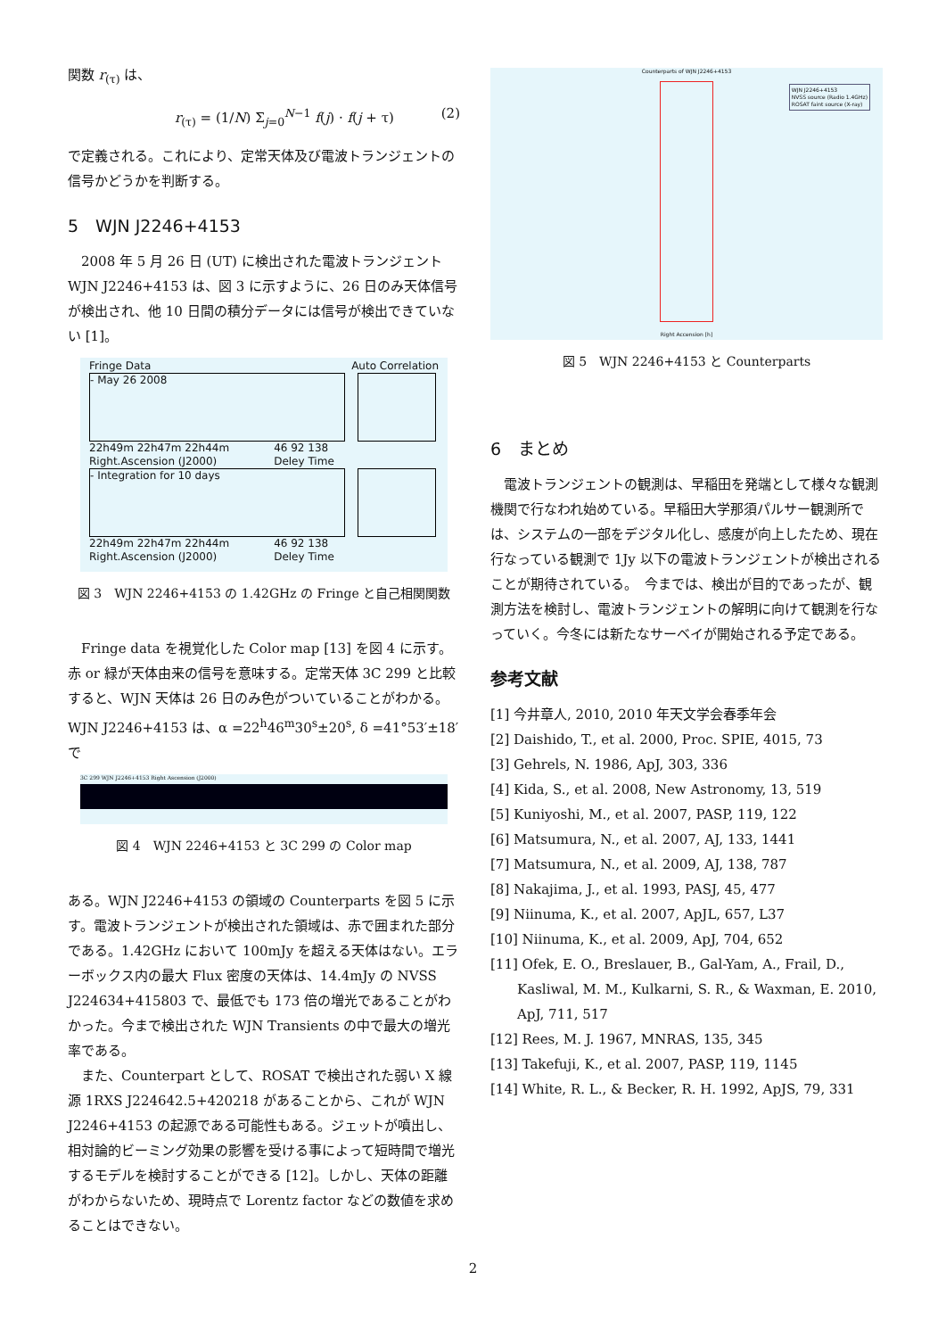関数 r<sub>(τ)</sub> は、
r<sub>(τ)</sub> = (1/N) Σ<sub>j=0</sub><sup>N−1</sup> f(j) · f(j + τ) (2)
で定義される。これにより、定常天体及び電波トランジェントの信号かどうかを判断する。
5　WJN J2246+4153
2008 年 5 月 26 日 (UT) に検出された電波トランジェント WJN J2246+4153 は、図 3 に示すように、26 日のみ天体信号が検出され、他 10 日間の積分データには信号が検出できていない [1]。
Fringe Data Auto Correlation
- May 26 2008
22h49m 22h47m 22h44m
Right.Ascension (J2000) 46 92 138
Deley Time
- Integration for 10 days
22h49m 22h47m 22h44m
Right.Ascension (J2000) 46 92 138
Deley Time
図 3　WJN 2246+4153 の 1.42GHz の Fringe と自己相関関数
Fringe data を視覚化した Color map [13] を図 4 に示す。赤 or 緑が天体由来の信号を意味する。定常天体 3C 299 と比較すると、WJN 天体は 26 日のみ色がついていることがわかる。WJN J2246+4153 は、α =22<sup>h</sup>46<sup>m</sup>30<sup>s</sup>±20<sup>s</sup>, δ =41°53′±18′ で
3C 299 WJN J2246+4153 Right Ascension (J2000)
図 4　WJN 2246+4153 と 3C 299 の Color map
ある。WJN J2246+4153 の領域の Counterparts を図 5 に示す。電波トランジェントが検出された領域は、赤で囲まれた部分である。1.42GHz において 100mJy を超える天体はない。エラーボックス内の最大 Flux 密度の天体は、14.4mJy の NVSS J224634+415803 で、最低でも 173 倍の増光であることがわかった。今まで検出された WJN Transients の中で最大の増光率である。
また、Counterpart として、ROSAT で検出された弱い X 線源 1RXS J224642.5+420218 があることから、これが WJN J2246+4153 の起源である可能性もある。ジェットが噴出し、相対論的ビーミング効果の影響を受ける事によって短時間で増光するモデルを検討することができる [12]。しかし、天体の距離がわからないため、現時点で Lorentz factor などの数値を求めることはできない。
Counterparts of WJN J2246+4153
WJN J2246+4153
NVSS source (Radio 1.4GHz)
ROSAT faint source (X-ray)
Right Accension [h]
図 5　WJN 2246+4153 と Counterparts
6　まとめ
電波トランジェントの観測は、早稲田を発端として様々な観測機関で行なわれ始めている。早稲田大学那須パルサー観測所では、システムの一部をデジタル化し、感度が向上したため、現在行なっている観測で 1Jy 以下の電波トランジェントが検出されることが期待されている。　今までは、検出が目的であったが、観測方法を検討し、電波トランジェントの解明に向けて観測を行なっていく。今冬には新たなサーベイが開始される予定である。
参考文献
[1] 今井章人, 2010, 2010 年天文学会春季年会
[2] Daishido, T., et al. 2000, Proc. SPIE, 4015, 73
[3] Gehrels, N. 1986, ApJ, 303, 336
[4] Kida, S., et al. 2008, New Astronomy, 13, 519
[5] Kuniyoshi, M., et al. 2007, PASP, 119, 122
[6] Matsumura, N., et al. 2007, AJ, 133, 1441
[7] Matsumura, N., et al. 2009, AJ, 138, 787
[8] Nakajima, J., et al. 1993, PASJ, 45, 477
[9] Niinuma, K., et al. 2007, ApJL, 657, L37
[10] Niinuma, K., et al. 2009, ApJ, 704, 652
[11] Ofek, E. O., Breslauer, B., Gal-Yam, A., Frail, D., Kasliwal, M. M., Kulkarni, S. R., & Waxman, E. 2010, ApJ, 711, 517
[12] Rees, M. J. 1967, MNRAS, 135, 345
[13] Takefuji, K., et al. 2007, PASP, 119, 1145
[14] White, R. L., & Becker, R. H. 1992, ApJS, 79, 331
2